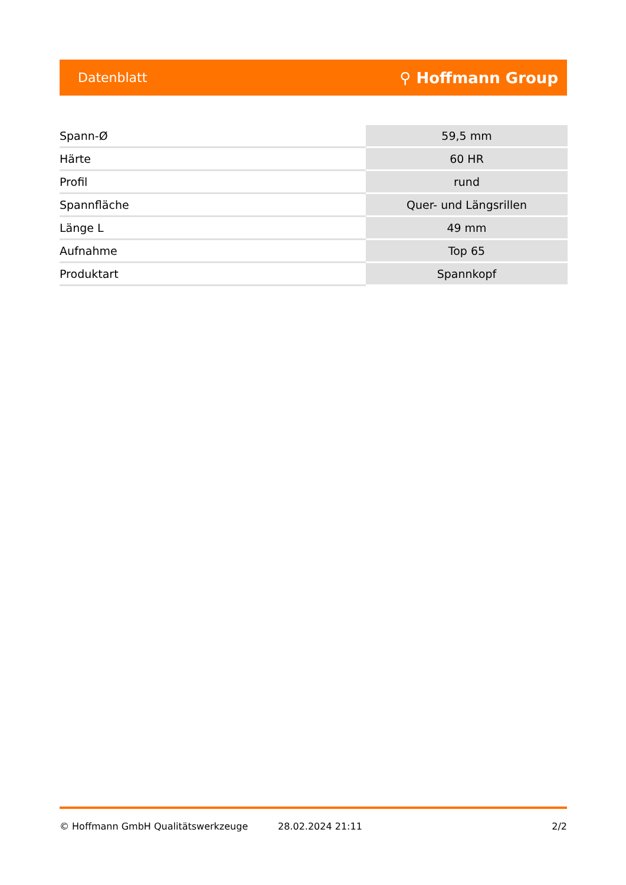Datenblatt ⚲ Hoffmann Group
| Spann-Ø | 59,5 mm |
| Härte | 60 HR |
| Profil | rund |
| Spannfläche | Quer- und Längsrillen |
| Länge L | 49 mm |
| Aufnahme | Top 65 |
| Produktart | Spannkopf |
© Hoffmann GmbH Qualitätswerkzeuge 28.02.2024 21:11 2/2